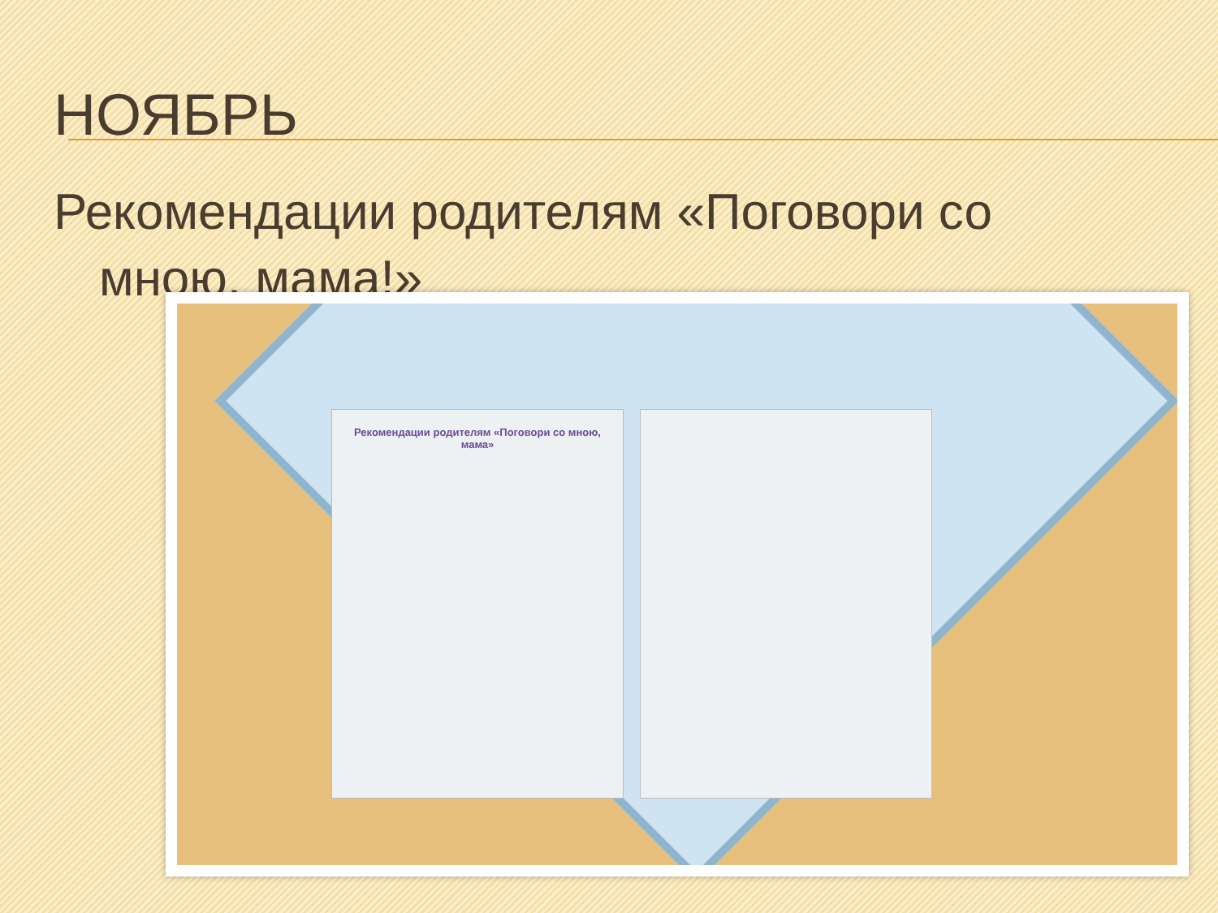НОЯБРЬ
Рекомендации родителям «Поговори со
мною, мама!»
Рекомендации родителям «Поговори со мною, мама»